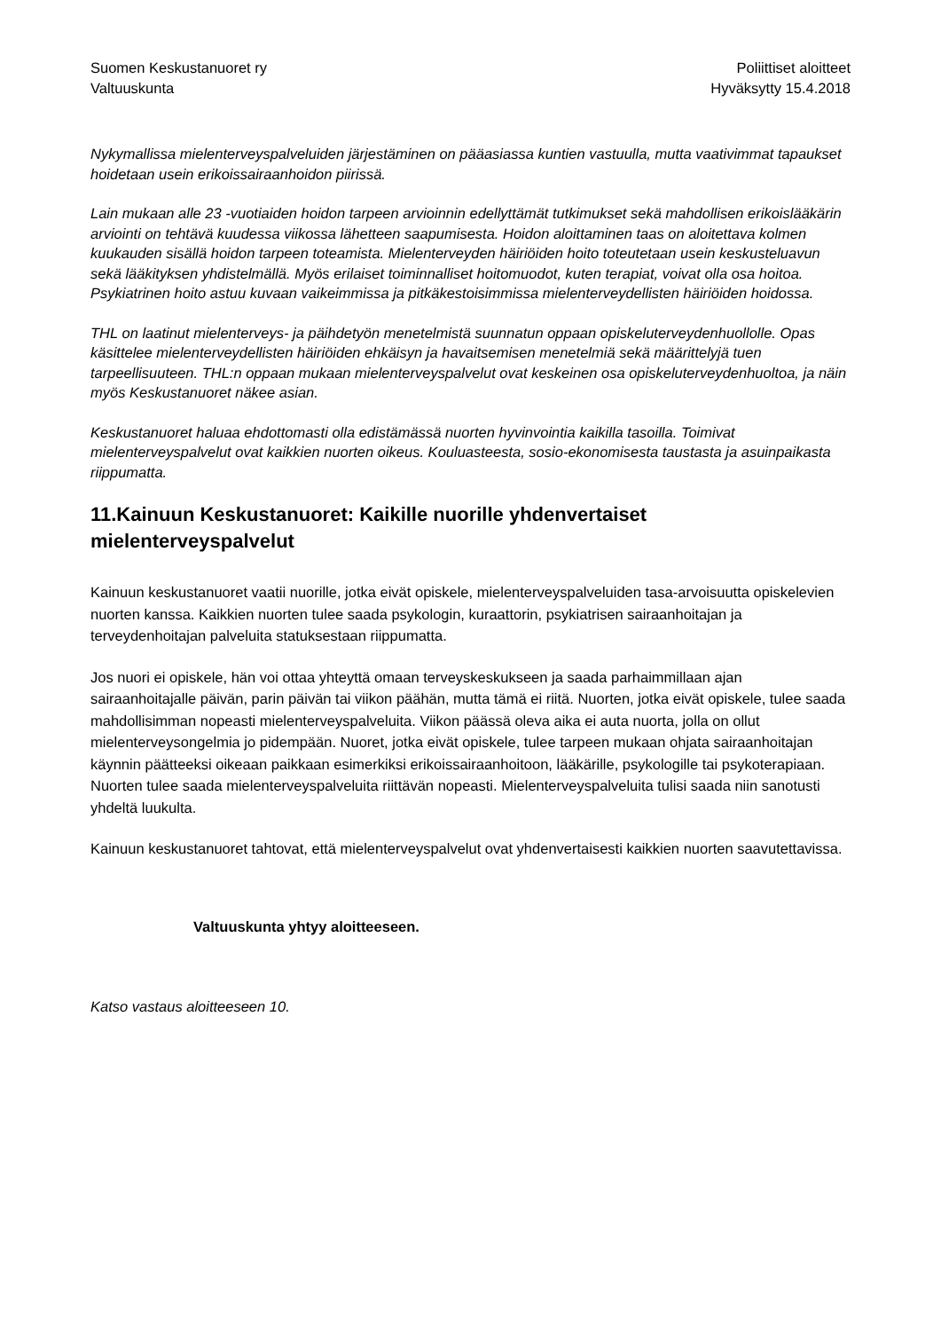Suomen Keskustanuoret ry
Valtuuskunta
Poliittiset aloitteet
Hyväksytty 15.4.2018
Nykymallissa mielenterveyspalveluiden järjestäminen on pääasiassa kuntien vastuulla, mutta vaativimmat tapaukset hoidetaan usein erikoissairaanhoidon piirissä.
Lain mukaan alle 23 -vuotiaiden hoidon tarpeen arvioinnin edellyttämät tutkimukset sekä mahdollisen erikoislääkärin arviointi on tehtävä kuudessa viikossa lähetteen saapumisesta. Hoidon aloittaminen taas on aloitettava kolmen kuukauden sisällä hoidon tarpeen toteamista. Mielenterveyden häiriöiden hoito toteutetaan usein keskusteluavun sekä lääkityksen yhdistelmällä. Myös erilaiset toiminnalliset hoitomuodot, kuten terapiat, voivat olla osa hoitoa. Psykiatrinen hoito astuu kuvaan vaikeimmissa ja pitkäkestoisimmissa mielenterveydellisten häiriöiden hoidossa.
THL on laatinut mielenterveys- ja päihdetyön menetelmistä suunnatun oppaan opiskeluterveydenhuollolle. Opas käsittelee mielenterveydellisten häiriöiden ehkäisyn ja havaitsemisen menetelmiä sekä määrittelyjä tuen tarpeellisuuteen. THL:n oppaan mukaan mielenterveyspalvelut ovat keskeinen osa opiskeluterveydenhuoltoa, ja näin myös Keskustanuoret näkee asian.
Keskustanuoret haluaa ehdottomasti olla edistämässä nuorten hyvinvointia kaikilla tasoilla. Toimivat mielenterveyspalvelut ovat kaikkien nuorten oikeus. Kouluasteesta, sosio-ekonomisesta taustasta ja asuinpaikasta riippumatta.
11.Kainuun Keskustanuoret: Kaikille nuorille yhdenvertaiset mielenterveyspalvelut
Kainuun keskustanuoret vaatii nuorille, jotka eivät opiskele, mielenterveyspalveluiden tasa-arvoisuutta opiskelevien nuorten kanssa. Kaikkien nuorten tulee saada psykologin, kuraattorin, psykiatrisen sairaanhoitajan ja terveydenhoitajan palveluita statuksestaan riippumatta.
Jos nuori ei opiskele, hän voi ottaa yhteyttä omaan terveyskeskukseen ja saada parhaimmillaan ajan sairaanhoitajalle päivän, parin päivän tai viikon päähän, mutta tämä ei riitä. Nuorten, jotka eivät opiskele, tulee saada mahdollisimman nopeasti mielenterveyspalveluita. Viikon päässä oleva aika ei auta nuorta, jolla on ollut mielenterveysongelmia jo pidempään. Nuoret, jotka eivät opiskele, tulee tarpeen mukaan ohjata sairaanhoitajan käynnin päätteeksi oikeaan paikkaan esimerkiksi erikoissairaanhoitoon, lääkärille, psykologille tai psykoterapiaan. Nuorten tulee saada mielenterveyspalveluita riittävän nopeasti. Mielenterveyspalveluita tulisi saada niin sanotusti yhdeltä luukulta.
Kainuun keskustanuoret tahtovat, että mielenterveyspalvelut ovat yhdenvertaisesti kaikkien nuorten saavutettavissa.
Valtuuskunta yhtyy aloitteeseen.
Katso vastaus aloitteeseen 10.